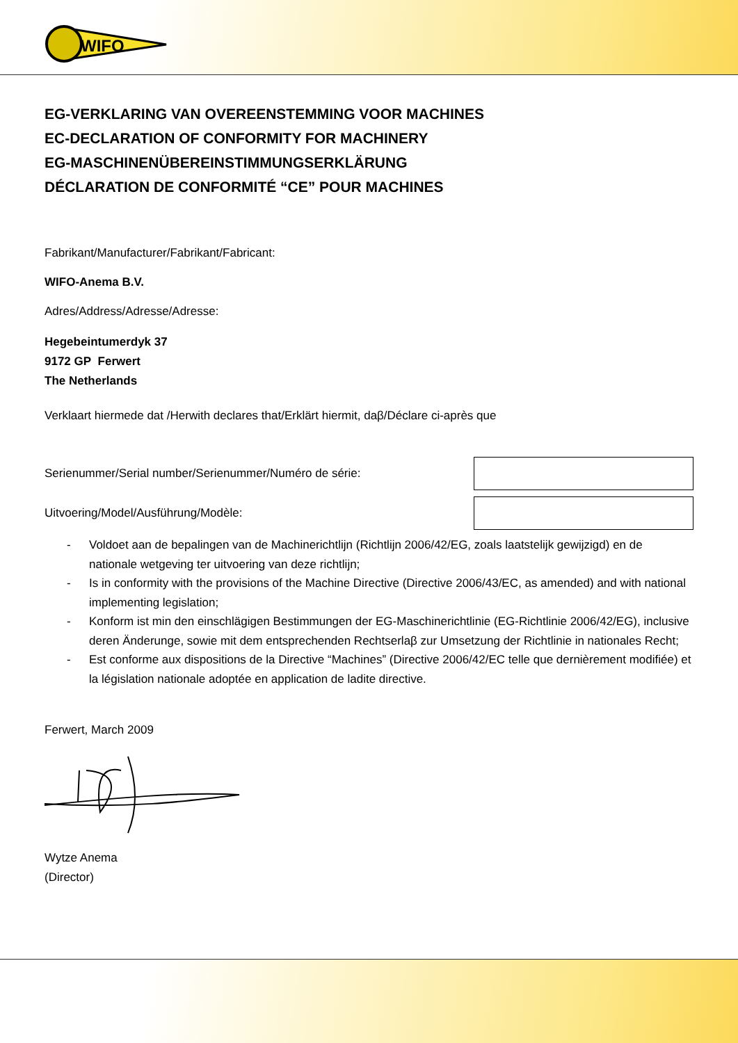WIFO
EG-VERKLARING VAN OVEREENSTEMMING VOOR MACHINES
EC-DECLARATION OF CONFORMITY FOR MACHINERY
EG-MASCHINENÜBEREINSTIMMUNGSERKLÄRUNG
DÉCLARATION DE CONFORMITÉ “CE” POUR MACHINES
Fabrikant/Manufacturer/Fabrikant/Fabricant:
WIFO-Anema B.V.
Adres/Address/Adresse/Adresse:
Hegebeintumerdyk 37
9172 GP Ferwert
The Netherlands
Verklaart hiermede dat /Herwith declares that/Erklärt hiermit, daβ/Déclare ci-après que
Serienummer/Serial number/Serienummer/Numéro de série:
Uitvoering/Model/Ausführung/Modèle:
- Voldoet aan de bepalingen van de Machinerichtlijn (Richtlijn 2006/42/EG, zoals laatstelijk gewijzigd) en de nationale wetgeving ter uitvoering van deze richtlijn;
- Is in conformity with the provisions of the Machine Directive (Directive 2006/43/EC, as amended) and with national implementing legislation;
- Konform ist min den einschlägigen Bestimmungen der EG-Maschinerichtlinie (EG-Richtlinie 2006/42/EG), inclusive deren Änderunge, sowie mit dem entsprechenden Rechtserlaβ zur Umsetzung der Richtlinie in nationales Recht;
- Est conforme aux dispositions de la Directive “Machines” (Directive 2006/42/EC telle que dernièrement modifiée) et la législation nationale adoptée en application de ladite directive.
Ferwert, March 2009
Wytze Anema
(Director)